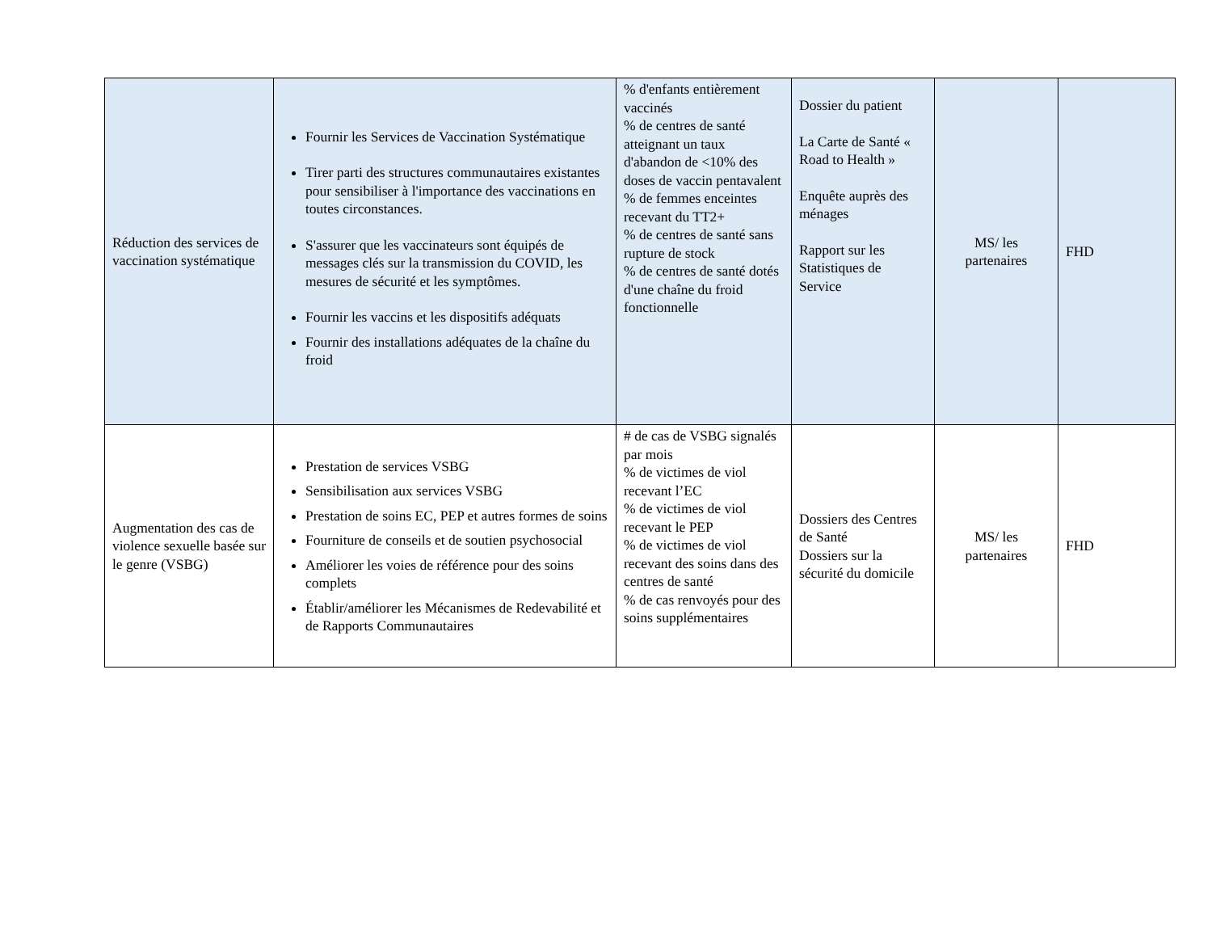| Réduction des services de vaccination systématique | Fournir les Services de Vaccination Systématique Tirer parti des structures communautaires existantes pour sensibiliser à l'importance des vaccinations en toutes circonstances. S'assurer que les vaccinateurs sont équipés de messages clés sur la transmission du COVID, les mesures de sécurité et les symptômes. Fournir les vaccins et les dispositifs adéquats Fournir des installations adéquates de la chaîne du froid | % d'enfants entièrement vaccinés % de centres de santé atteignant un taux d'abandon de <10% des doses de vaccin pentavalent % de femmes enceintes recevant du TT2+ % de centres de santé sans rupture de stock % de centres de santé dotés d'une chaîne du froid fonctionnelle | Dossier du patient La Carte de Santé « Road to Health » Enquête auprès des ménages Rapport sur les Statistiques de Service | MS/ les partenaires | FHD |
| Augmentation des cas de violence sexuelle basée sur le genre (VSBG) | Prestation de services VSBG Sensibilisation aux services VSBG Prestation de soins EC, PEP et autres formes de soins Fourniture de conseils et de soutien psychosocial Améliorer les voies de référence pour des soins complets Établir/améliorer les Mécanismes de Redevabilité et de Rapports Communautaires | # de cas de VSBG signalés par mois % de victimes de viol recevant l’EC % de victimes de viol recevant le PEP % de victimes de viol recevant des soins dans des centres de santé % de cas renvoyés pour des soins supplémentaires | Dossiers des Centres de Santé Dossiers sur la sécurité du domicile | MS/ les partenaires | FHD |